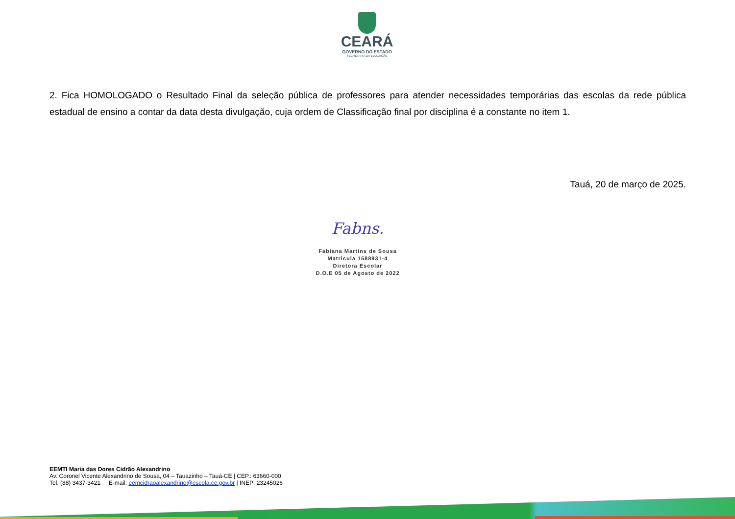CEARÁ
GOVERNO DO ESTADO
SECRETARIA DA EDUCAÇÃO
2. Fica HOMOLOGADO o Resultado Final da seleção pública de professores para atender necessidades temporárias das escolas da rede pública estadual de ensino a contar da data desta divulgação, cuja ordem de Classificação final por disciplina é a constante no item 1.
Tauá, 20 de março de 2025.
Fabns.
Fabiana Martins de Sousa
Matricula 1588931-4
Diretora Escolar
D.O.E 05 de Agosto de 2022
EEMTI Maria das Dores Cidrão Alexandrino
Av. Coronel Vicente Alexandrino de Sousa, 04 – Tauazinho – Tauá-CE | CEP.: 63660-000
Tel. (88) 3437-3421 E-mail: eemcidraoalexandrino@escola.ce.gov.br | INEP: 23245026